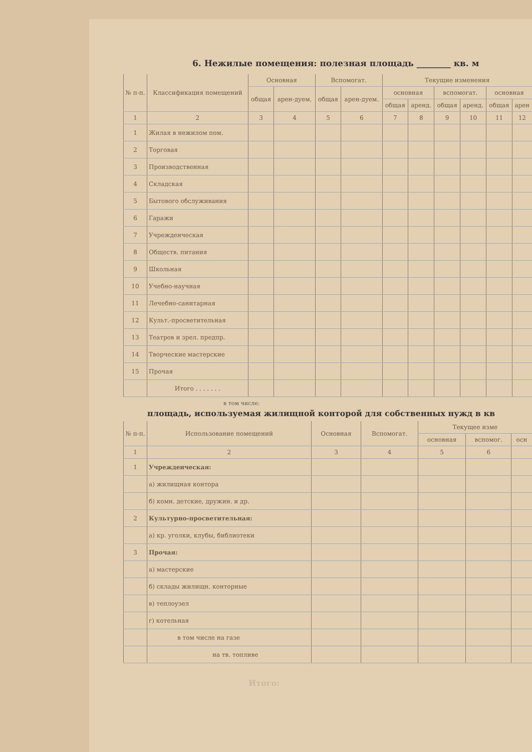6. Нежилые помещения: полезная площадь ________ кв. м
| № п-п. | Классификация помещений | Основная | | Вспомогат. | | Текущие изменения | | | | | |
| --- | --- | --- | --- | --- | --- | --- | --- | --- | --- | --- | --- |
| | | общая | арен-дуем. | общая | арен-дуем. | основная | | вспомогат. | | основная | |
| | | | | | | общая | аренд. | общая | аренд. | общая | арен |
| 1 | 2 | 3 | 4 | 5 | 6 | 7 | 8 | 9 | 10 | 11 | 12 |
| 1 | Жилая в нежилом пом. | | | | | | | | | | |
| 2 | Торговая | | | | | | | | | | |
| 3 | Производственная | | | | | | | | | | |
| 4 | Складская | | | | | | | | | | |
| 5 | Бытового обслуживания | | | | | | | | | | |
| 6 | Гаражи | | | | | | | | | | |
| 7 | Учрежденческая | | | | | | | | | | |
| 8 | Обществ. питания | | | | | | | | | | |
| 9 | Школьная | | | | | | | | | | |
| 10 | Учебно-научная | | | | | | | | | | |
| 11 | Лечебно-санитарная | | | | | | | | | | |
| 12 | Культ.-просветительная | | | | | | | | | | |
| 13 | Театров и зрел. предпр. | | | | | | | | | | |
| 14 | Творческие мастерские | | | | | | | | | | |
| 15 | Прочая | | | | | | | | | | |
| | Итого . . . . . . . | | | | | | | | | | |
в том числе:
площадь, используемая жилищной конторой для собственных нужд в кв
| № п-п. | Использование помещений | Основная | Вспомогат. | Текущее изме | | |
| --- | --- | --- | --- | --- | --- | --- |
| | | | | основная | вспомог. | осн |
| 1 | 2 | 3 | 4 | 5 | 6 | |
| 1 | Учрежденческая: | | | | | |
| | а) жилищная контора | | | | | |
| | б) комн. детские, дружин. и др. | | | | | |
| 2 | Культурно-просветительная: | | | | | |
| | а) кр. уголки, клубы, библиотеки | | | | | |
| 3 | Прочая: | | | | | |
| | а) мастерские | | | | | |
| | б) склады жилищн. конторные | | | | | |
| | в) теплоузел | | | | | |
| | г) котельная | | | | | |
| | в том числе на газе | | | | | |
| | на тв. топливе | | | | | |
Итого: